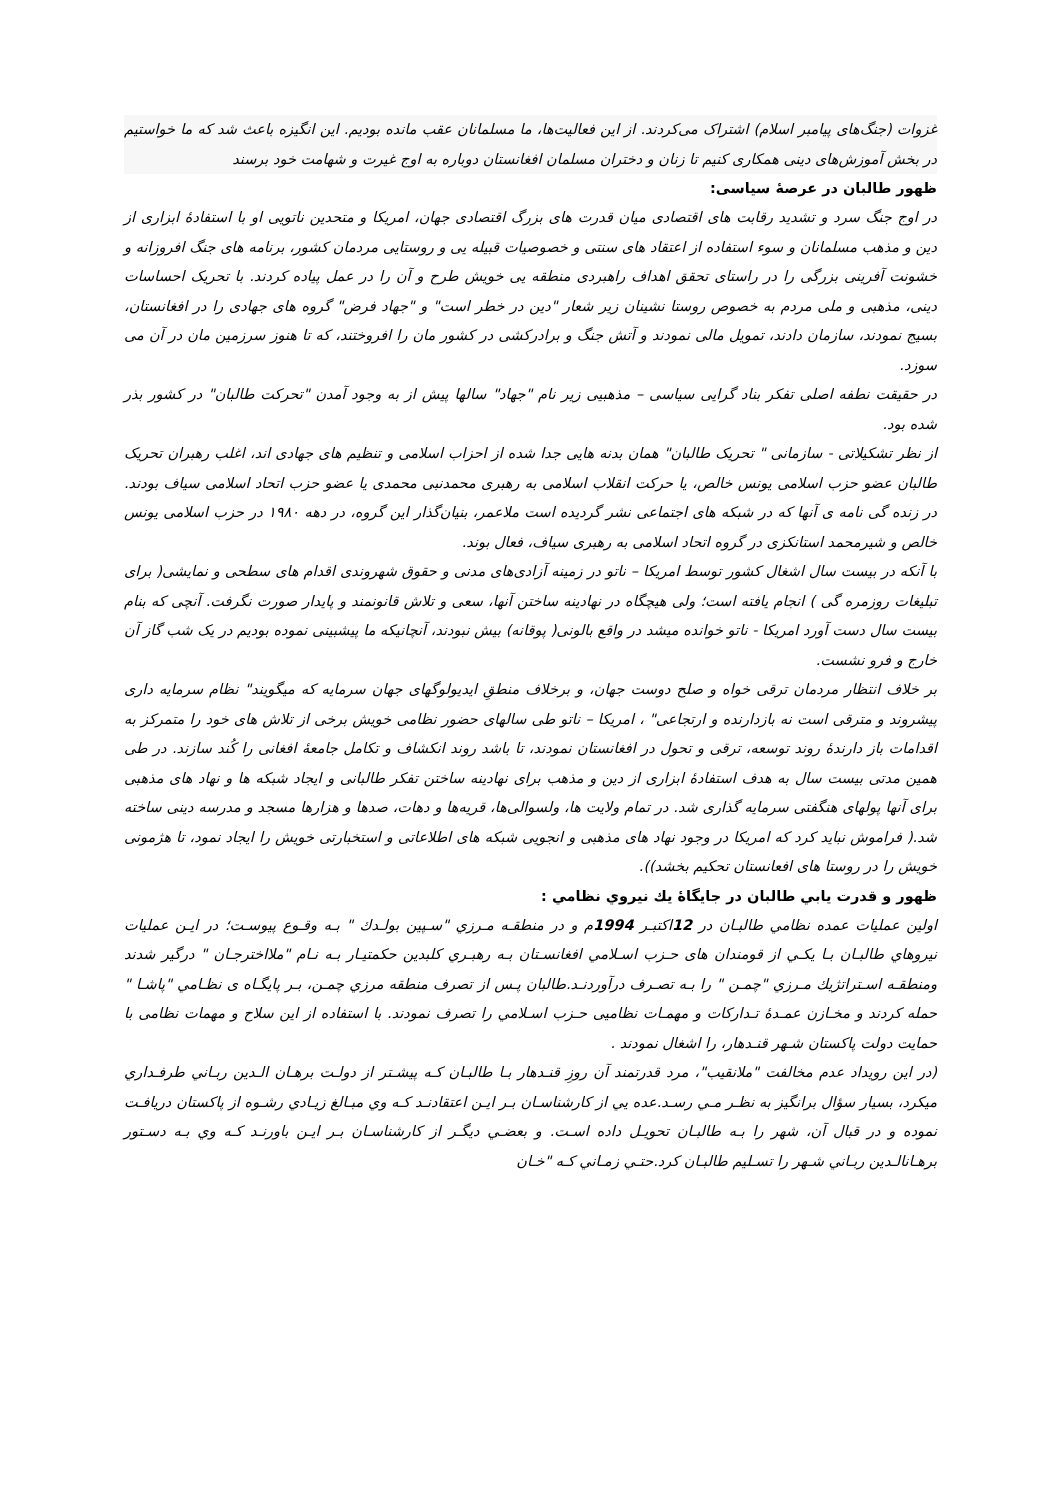غزوات (جنگ‌های پیامبر اسلام) اشتراک می‌کردند. از این فعالیت‌ها، ما مسلمانان عقب مانده بودیم. این انگیزه باعث شد که ما خواستیم در بخش آموزش‌های دینی همکاری کنیم تا زنان و دختران مسلمان افغانستان دوباره به اوج غیرت و شهامت خود برسند
ظهور طالبان در عرصهٔ سیاسی:
در اوج جنگ سرد و تشدید رقابت های اقتصادی میان قدرت های بزرگ اقتصادی جهان، امریکا و متحدین ناتویی او با استفادهٔ ابزاری از دین و مذهب مسلمانان و سوء استفاده از اعتقاد های سنتی و خصوصیات قبیله یی و روستایی مردمان کشور، برنامه های جنگ افروزانه و خشونت آفرینی بزرگی را در راستای تحقق اهداف راهبردی منطقه یی خویش طرح و آن را در عمل پیاده کردند. با تحریک احساسات دینی، مذهبی و ملی مردم به خصوص روستا نشینان زیر شعار "دین در خطر است" و "جهاد فرض" گروه های جهادی را در افغانستان، بسیج نمودند، سازمان دادند، تمویل مالی نمودند و آتش جنگ و برادرکشی در کشور مان را افروختند، که تا هنوز سرزمین مان در آن می سوزد.
در حقیقت نطفه اصلی تفکر بناد گرایی سیاسی – مذهبیی زیر نام "جهاد" سالها پیش از به وجود آمدن "تحرکت طالبان" در کشور بذر شده بود.
از نظر تشکیلاتی - سازمانی " تحریک طالبان" همان بدنه هایی جدا شده از احزاب اسلامی و تنظیم های جهادی اند، اغلب رهبران تحریک طالبان عضو حزب اسلامی یونس خالص، یا حرکت انقلاب اسلامی به رهبری محمدنبی محمدی یا عضو حزب اتحاد اسلامی سیاف بودند. در زنده گی نامه ی آنها که در شبکه های اجتماعی نشر گردیده است ملاعمر، بنیان‌گذار این گروه، در دهه ۱۹۸۰ در حزب اسلامی یونس خالص و شیرمحمد استانکزی در گروه اتحاد اسلامی به رهبری سیاف، فعال بوند.
با آنکه در بیست سال اشغال کشور توسط امریکا – ناتو در زمینه آزادی‌های مدنی و حقوق شهروندی اقدام های سطحی و نمایشی( برای تبلیغات روزمره گی ) انجام یافته است؛ ولی هیچگاه در نهادینه ساختن آنها، سعی و تلاش قانونمند و پایدار صورت نگرفت. آنچی که بنام بیست سال دست آورد امریکا - ناتو خوانده میشد در واقع بالونی( پوقانه) بیش نبودند، آنچانیکه ما پیشبینی نموده بودیم در یک شب گاز آن خارج و فرو نشست.
بر خلاف انتظار مردمان ترقی خواه و صلح دوست جهان، و برخلاف منطقِ ایدیولوگهای جهان سرمایه که میگویند" نظام سرمایه داری پیشروند و مترقی است نه بازدارنده و ارتجاعی" ، امریکا – ناتو طی سالهای حضور نظامی خویش برخی از تلاش های خود را متمرکز به اقدامات باز دارندهٔ روند توسعه، ترقی و تحول در افغانستان نمودند، تا باشد روند انکشاف و تکامل جامعهٔ افغانی را کُند سازند. در طی همین مدتی بیست سال به هدف استفادهٔ ابزاری از دین و مذهب برای نهادینه ساختن تفکر طالبانی و ایجاد شبکه ها و نهاد های مذهبی برای آنها پولهای هنگفتی سرمایه گذاری شد. در تمام ولایت ها، ولسوالی‌ها، قریه‌ها و دهات، صدها و هزارها مسجد و مدرسه دینی ساخته شد.( فراموش نباید کرد که امریکا در وجود نهاد های مذهبی و انجویی شبکه های اطلاعاتی و استخبارتی خویش را ایجاد نمود، تا هژمونی خویش را در روستا های افعانستان تحکیم بخشد)).
ظهور و قدرت يابي طالبان در جايگاهٔ يك نيروي نظامي :
اولين عمليات عمده نظامي طالبـان در 12اكتبـر 1994م و در منطقـه مـرزي "سـپين بولـدك " بـه وقـوع پيوسـت؛ در ايـن عمليات نيروهاي طالبـان بـا يكـي از قومندان های حـزب اسـلامي افغانسـتان بـه رهبـري كلبدين حكمتيـار بـه نـام "ملااخترجـان " درگير شدند ومنطقـه اسـتراتژيك مـرزي "چمـن " را بـه تصـرف درآوردنـد.طالبان پـس از تصرف منطقه مرزي چمـن، بـر پايگـاه ی نظـامي "پاشـا " حمله كردند و مخـازن عمـدهٔ تـداركات و مهمـات نظامیی حـزب اسـلامي را تصرف نمودند. با استفاده از اين سلاح و مهمات نظامی با حمايت دولت پاكستان شـهر قنـدهار، را اشغال نمودند .
(در اين رويداد عدم مخالفت "ملانقيب"، مرد قدرتمند آن روزِ قنـدهار بـا طالبـان كـه پيشـتر از دولـت برهـان الـدين ربـاني طرفـداري ميكرد، بسيار سؤال برانگيز به نظـر مـي رسـد.عده يي از كارشناسـان بـر ايـن اعتقادنـد كـه وي مبـالغ زيـادي رشـوه از پاكستان دريافـت نموده و در قبال آن، شهر را بـه طالبـان تحويـل داده اسـت. و بعضـي ديگـر از كارشناسـان بـر ايـن باورنـد كـه وي بـه دسـتور برهـانالـدين ربـاني شـهر را تسـليم طالبـان كرد.حتـي زمـاني كـه "خـان